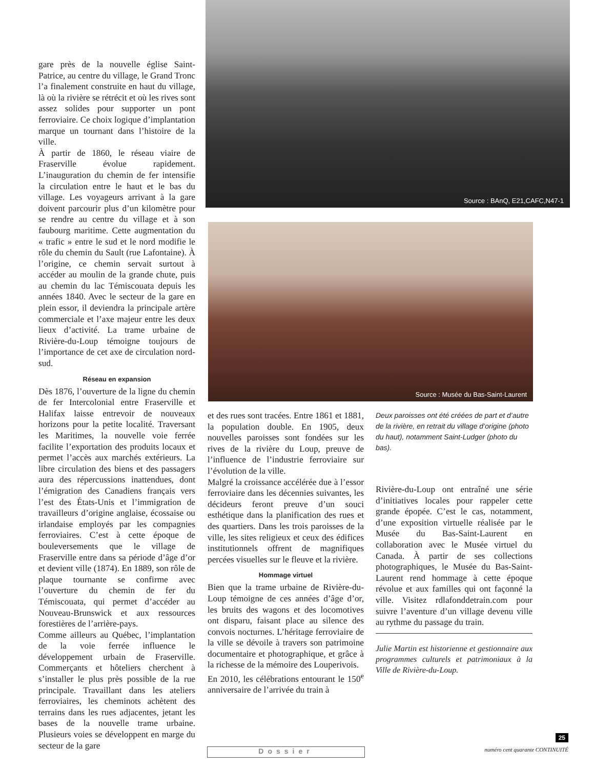gare près de la nouvelle église Saint-Patrice, au centre du village, le Grand Tronc l’a finalement construite en haut du village, là où la rivière se rétrécit et où les rives sont assez solides pour supporter un pont ferroviaire. Ce choix logique d’implantation marque un tournant dans l’histoire de la ville.
À partir de 1860, le réseau viaire de Fraserville évolue rapidement. L’inauguration du chemin de fer intensifie la circulation entre le haut et le bas du village. Les voyageurs arrivant à la gare doivent parcourir plus d’un kilomètre pour se rendre au centre du village et à son faubourg maritime. Cette augmentation du « trafic » entre le sud et le nord modifie le rôle du chemin du Sault (rue Lafontaine). À l’origine, ce chemin servait surtout à accéder au moulin de la grande chute, puis au chemin du lac Témiscouata depuis les années 1840. Avec le secteur de la gare en plein essor, il deviendra la principale artère commerciale et l’axe majeur entre les deux lieux d’activité. La trame urbaine de Rivière-du-Loup témoigne toujours de l’importance de cet axe de circulation nord-sud.
Réseau en expansion
Dès 1876, l’ouverture de la ligne du chemin de fer Intercolonial entre Fraserville et Halifax laisse entrevoir de nouveaux horizons pour la petite localité. Traversant les Maritimes, la nouvelle voie ferrée facilite l’exportation des produits locaux et permet l’accès aux marchés extérieurs. La libre circulation des biens et des passagers aura des répercussions inattendues, dont l’émigration des Canadiens français vers l’est des États-Unis et l’immigration de travailleurs d’origine anglaise, écossaise ou irlandaise employés par les compagnies ferroviaires. C’est à cette époque de bouleversements que le village de Fraserville entre dans sa période d’âge d’or et devient ville (1874). En 1889, son rôle de plaque tournante se confirme avec l’ouverture du chemin de fer du Témiscouata, qui permet d’accéder au Nouveau-Brunswick et aux ressources forestières de l’arrière-pays.
Comme ailleurs au Québec, l’implantation de la voie ferrée influence le développement urbain de Fraserville. Commerçants et hôteliers cherchent à s’installer le plus près possible de la rue principale. Travaillant dans les ateliers ferroviaires, les cheminots achètent des terrains dans les rues adjacentes, jetant les bases de la nouvelle trame urbaine. Plusieurs voies se développent en marge du secteur de la gare
Source : BAnQ, E21,CAFC,N47-1
Source : Musée du Bas-Saint-Laurent
et des rues sont tracées. Entre 1861 et 1881, la population double. En 1905, deux nouvelles paroisses sont fondées sur les rives de la rivière du Loup, preuve de l’influence de l’industrie ferroviaire sur l’évolution de la ville.
Malgré la croissance accélérée due à l’essor ferroviaire dans les décennies suivantes, les décideurs feront preuve d’un souci esthétique dans la planification des rues et des quartiers. Dans les trois paroisses de la ville, les sites religieux et ceux des édifices institutionnels offrent de magnifiques percées visuelles sur le fleuve et la rivière.
Hommage virtuel
Bien que la trame urbaine de Rivière-du-Loup témoigne de ces années d’âge d’or, les bruits des wagons et des locomotives ont disparu, faisant place au silence des convois nocturnes. L’héritage ferroviaire de la ville se dévoile à travers son patrimoine documentaire et photographique, et grâce à la richesse de la mémoire des Louperivois.
En 2010, les célébrations entourant le 150<sup>e</sup> anniversaire de l’arrivée du train à
Deux paroisses ont été créées de part et d’autre de la rivière, en retrait du village d’origine (photo du haut), notamment Saint-Ludger (photo du bas).
Rivière-du-Loup ont entraîné une série d’initiatives locales pour rappeler cette grande épopée. C’est le cas, notamment, d’une exposition virtuelle réalisée par le Musée du Bas-Saint-Laurent en collaboration avec le Musée virtuel du Canada. À partir de ses collections photographiques, le Musée du Bas-Saint-Laurent rend hommage à cette époque révolue et aux familles qui ont façonné la ville. Visitez rdlafonddetrain.com pour suivre l’aventure d’un village devenu ville au rythme du passage du train.
Julie Martin est historienne et gestionnaire aux programmes culturels et patrimoniaux à la Ville de Rivière-du-Loup.
Dossier
25
numéro cent quarante CONTINUITÉ